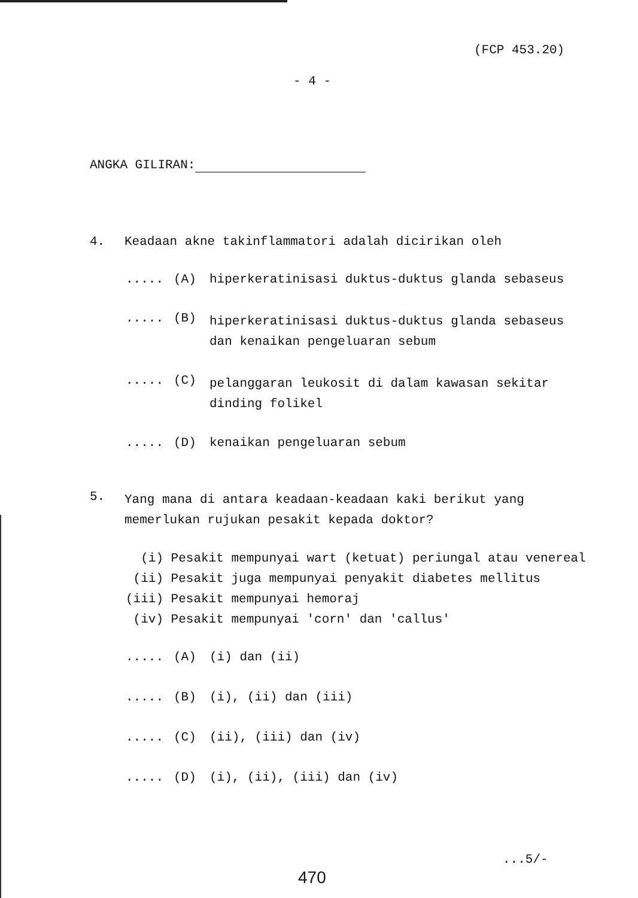(FCP 453.20)
- 4 -
ANGKA GILIRAN:
4. Keadaan akne takinflammatori adalah dicirikan oleh
..... (A) hiperkeratinisasi duktus-duktus glanda sebaseus
..... (B)
hiperkeratinisasi duktus-duktus glanda sebaseus
dan kenaikan pengeluaran sebum
..... (C)
pelanggaran leukosit di dalam kawasan sekitar
dinding folikel
..... (D) kenaikan pengeluaran sebum
5.
Yang mana di antara keadaan-keadaan kaki berikut yang
memerlukan rujukan pesakit kepada doktor?
(i) Pesakit mempunyai wart (ketuat) periungal atau venereal
(ii) Pesakit juga mempunyai penyakit diabetes mellitus
(iii) Pesakit mempunyai hemoraj
(iv) Pesakit mempunyai 'corn' dan 'callus'
..... (A) (i) dan (ii)
..... (B) (i), (ii) dan (iii)
..... (C) (ii), (iii) dan (iv)
..... (D) (i), (ii), (iii) dan (iv)
...5/-
470